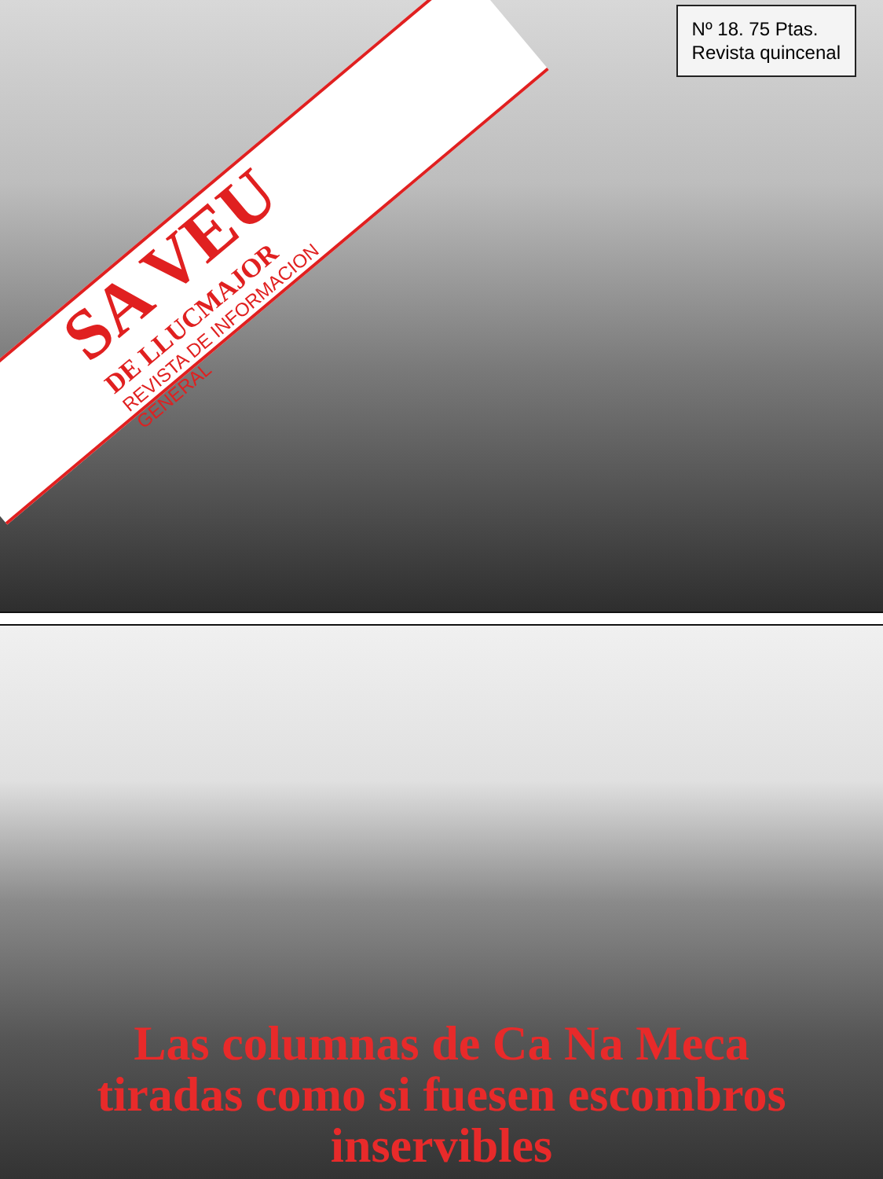Nº 18. 75 Ptas.
Revista quincenal
SA VEU
DE LLUCMAJOR
REVISTA DE INFORMACION GENERAL
Las columnas de Ca Na Meca
tiradas como si fuesen escombros
inservibles